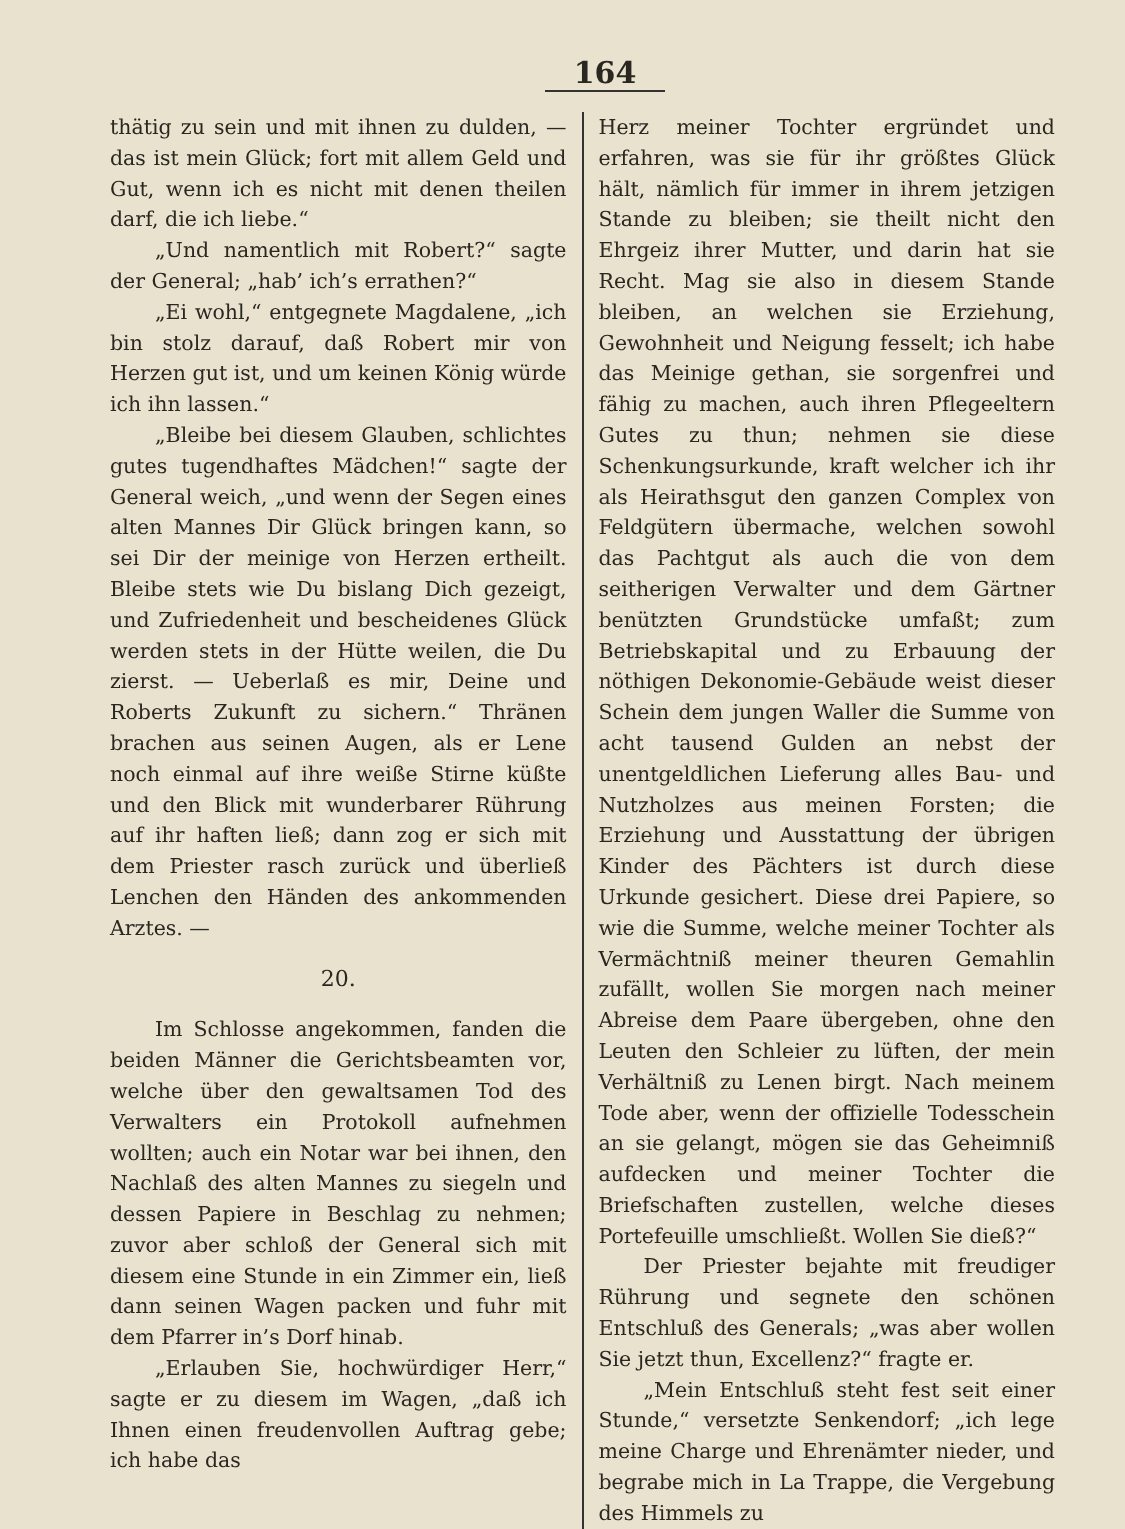164
thätig zu sein und mit ihnen zu dulden, — das ist mein Glück; fort mit allem Geld und Gut, wenn ich es nicht mit denen theilen darf, die ich liebe.“
„Und namentlich mit Robert?“ sagte der General; „hab’ ich’s errathen?“
„Ei wohl,“ entgegnete Magdalene, „ich bin stolz darauf, daß Robert mir von Herzen gut ist, und um keinen König würde ich ihn lassen.“
„Bleibe bei diesem Glauben, schlichtes gutes tugendhaftes Mädchen!“ sagte der General weich, „und wenn der Segen eines alten Mannes Dir Glück bringen kann, so sei Dir der meinige von Herzen ertheilt. Bleibe stets wie Du bislang Dich gezeigt, und Zufriedenheit und bescheidenes Glück werden stets in der Hütte weilen, die Du zierst. — Ueberlaß es mir, Deine und Roberts Zukunft zu sichern.“ Thränen brachen aus seinen Augen, als er Lene noch einmal auf ihre weiße Stirne küßte und den Blick mit wunderbarer Rührung auf ihr haften ließ; dann zog er sich mit dem Priester rasch zurück und überließ Lenchen den Händen des ankommenden Arztes. —
20.
Im Schlosse angekommen, fanden die beiden Männer die Gerichtsbeamten vor, welche über den gewaltsamen Tod des Verwalters ein Protokoll aufnehmen wollten; auch ein Notar war bei ihnen, den Nachlaß des alten Mannes zu siegeln und dessen Papiere in Beschlag zu nehmen; zuvor aber schloß der General sich mit diesem eine Stunde in ein Zimmer ein, ließ dann seinen Wagen packen und fuhr mit dem Pfarrer in’s Dorf hinab.
„Erlauben Sie, hochwürdiger Herr,“ sagte er zu diesem im Wagen, „daß ich Ihnen einen freudenvollen Auftrag gebe; ich habe das
Herz meiner Tochter ergründet und erfahren, was sie für ihr größtes Glück hält, nämlich für immer in ihrem jetzigen Stande zu bleiben; sie theilt nicht den Ehrgeiz ihrer Mutter, und darin hat sie Recht. Mag sie also in diesem Stande bleiben, an welchen sie Erziehung, Gewohnheit und Neigung fesselt; ich habe das Meinige gethan, sie sorgenfrei und fähig zu machen, auch ihren Pflegeeltern Gutes zu thun; nehmen sie diese Schenkungsurkunde, kraft welcher ich ihr als Heirathsgut den ganzen Complex von Feldgütern übermache, welchen sowohl das Pachtgut als auch die von dem seitherigen Verwalter und dem Gärtner benützten Grundstücke umfaßt; zum Betriebskapital und zu Erbauung der nöthigen Dekonomie-Gebäude weist dieser Schein dem jungen Waller die Summe von acht tausend Gulden an nebst der unentgeldlichen Lieferung alles Bau- und Nutzholzes aus meinen Forsten; die Erziehung und Ausstattung der übrigen Kinder des Pächters ist durch diese Urkunde gesichert. Diese drei Papiere, so wie die Summe, welche meiner Tochter als Vermächtniß meiner theuren Gemahlin zufällt, wollen Sie morgen nach meiner Abreise dem Paare übergeben, ohne den Leuten den Schleier zu lüften, der mein Verhältniß zu Lenen birgt. Nach meinem Tode aber, wenn der offizielle Todesschein an sie gelangt, mögen sie das Geheimniß aufdecken und meiner Tochter die Briefschaften zustellen, welche dieses Portefeuille umschließt. Wollen Sie dieß?“
Der Priester bejahte mit freudiger Rührung und segnete den schönen Entschluß des Generals; „was aber wollen Sie jetzt thun, Excellenz?“ fragte er.
„Mein Entschluß steht fest seit einer Stunde,“ versetzte Senkendorf; „ich lege meine Charge und Ehrenämter nieder, und begrabe mich in La Trappe, die Vergebung des Himmels zu